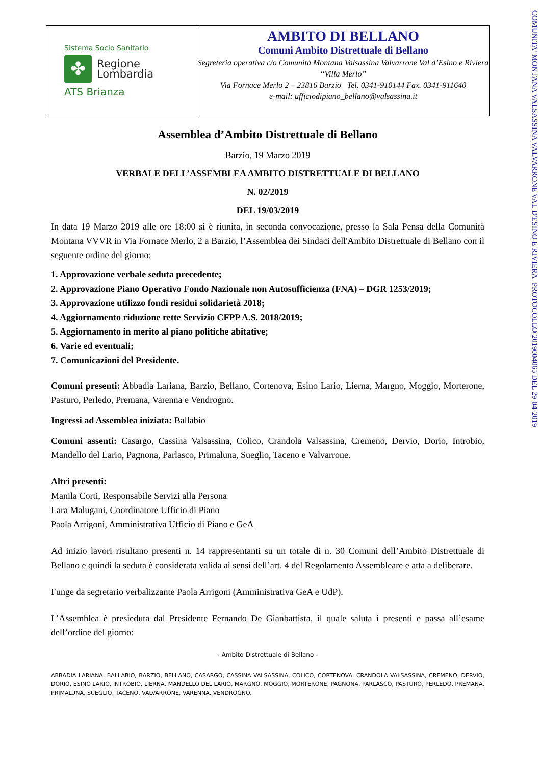COMUNITA' MONTANA VALSASSINA VALVARRONE VAL D'ESINO E RIVIERA PROTOCOLLO 2019004065 DEL 29-04-2019
Sistema Socio Sanitario
✤
Regione
Lombardia
ATS Brianza
AMBITO DI BELLANO
Comuni Ambito Distrettuale di Bellano
Segreteria operativa c/o Comunità Montana Valsassina Valvarrone Val d’Esino e Riviera “Villa Merlo”
Via Fornace Merlo 2 – 23816 Barzio Tel. 0341-910144 Fax. 0341-911640
e-mail: ufficiodipiano_bellano@valsassina.it
Assemblea d’Ambito Distrettuale di Bellano
Barzio, 19 Marzo 2019
VERBALE DELL’ASSEMBLEA AMBITO DISTRETTUALE DI BELLANO
N. 02/2019
DEL 19/03/2019
In data 19 Marzo 2019 alle ore 18:00 si è riunita, in seconda convocazione, presso la Sala Pensa della Comunità Montana VVVR in Via Fornace Merlo, 2 a Barzio, l’Assemblea dei Sindaci dell'Ambito Distrettuale di Bellano con il seguente ordine del giorno:
1. Approvazione verbale seduta precedente;
2. Approvazione Piano Operativo Fondo Nazionale non Autosufficienza (FNA) – DGR 1253/2019;
3. Approvazione utilizzo fondi residui solidarietà 2018;
4. Aggiornamento riduzione rette Servizio CFPP A.S. 2018/2019;
5. Aggiornamento in merito al piano politiche abitative;
6. Varie ed eventuali;
7. Comunicazioni del Presidente.
Comuni presenti: Abbadia Lariana, Barzio, Bellano, Cortenova, Esino Lario, Lierna, Margno, Moggio, Morterone, Pasturo, Perledo, Premana, Varenna e Vendrogno.
Ingressi ad Assemblea iniziata: Ballabio
Comuni assenti: Casargo, Cassina Valsassina, Colico, Crandola Valsassina, Cremeno, Dervio, Dorio, Introbio, Mandello del Lario, Pagnona, Parlasco, Primaluna, Sueglio, Taceno e Valvarrone.
Altri presenti:
Manila Corti, Responsabile Servizi alla Persona
Lara Malugani, Coordinatore Ufficio di Piano
Paola Arrigoni, Amministrativa Ufficio di Piano e GeA
Ad inizio lavori risultano presenti n. 14 rappresentanti su un totale di n. 30 Comuni dell’Ambito Distrettuale di Bellano e quindi la seduta è considerata valida ai sensi dell’art. 4 del Regolamento Assembleare e atta a deliberare.
Funge da segretario verbalizzante Paola Arrigoni (Amministrativa GeA e UdP).
L’Assemblea è presieduta dal Presidente Fernando De Gianbattista, il quale saluta i presenti e passa all’esame dell’ordine del giorno:
- Ambito Distrettuale di Bellano -
ABBADIA LARIANA, BALLABIO, BARZIO, BELLANO, CASARGO, CASSINA VALSASSINA, COLICO, CORTENOVA, CRANDOLA VALSASSINA, CREMENO, DERVIO, DORIO, ESINO LARIO, INTROBIO, LIERNA, MANDELLO DEL LARIO, MARGNO, MOGGIO, MORTERONE, PAGNONA, PARLASCO, PASTURO, PERLEDO, PREMANA, PRIMALUNA, SUEGLIO, TACENO, VALVARRONE, VARENNA, VENDROGNO.